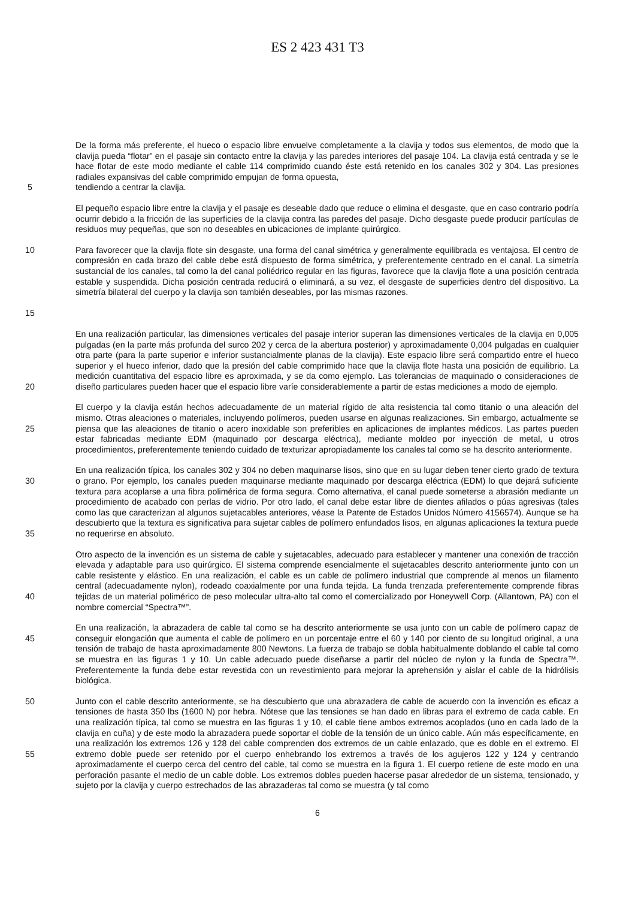ES 2 423 431 T3
De la forma más preferente, el hueco o espacio libre envuelve completamente a la clavija y todos sus elementos, de modo que la clavija pueda “flotar” en el pasaje sin contacto entre la clavija y las paredes interiores del pasaje 104. La clavija está centrada y se le hace flotar de este modo mediante el cable 114 comprimido cuando éste está retenido en los canales 302 y 304. Las presiones radiales expansivas del cable comprimido empujan de forma opuesta,
5 tendiendo a centrar la clavija.
El pequeño espacio libre entre la clavija y el pasaje es deseable dado que reduce o elimina el desgaste, que en caso contrario podría ocurrir debido a la fricción de las superficies de la clavija contra las paredes del pasaje. Dicho desgaste puede producir partículas de residuos muy pequeñas, que son no deseables en ubicaciones de implante quirúrgico.
10
15
Para favorecer que la clavija flote sin desgaste, una forma del canal simétrica y generalmente equilibrada es ventajosa. El centro de compresión en cada brazo del cable debe está dispuesto de forma simétrica, y preferentemente centrado en el canal. La simetría sustancial de los canales, tal como la del canal poliédrico regular en las figuras, favorece que la clavija flote a una posición centrada estable y suspendida. Dicha posición centrada reducirá o eliminará, a su vez, el desgaste de superficies dentro del dispositivo. La simetría bilateral del cuerpo y la clavija son también deseables, por las mismas razones.
20 En una realización particular, las dimensiones verticales del pasaje interior superan las dimensiones verticales de la clavija en 0,005 pulgadas (en la parte más profunda del surco 202 y cerca de la abertura posterior) y aproximadamente 0,004 pulgadas en cualquier otra parte (para la parte superior e inferior sustancialmente planas de la clavija). Este espacio libre será compartido entre el hueco superior y el hueco inferior, dado que la presión del cable comprimido hace que la clavija flote hasta una posición de equilibrio. La medición cuantitativa del espacio libre es aproximada, y se da como ejemplo. Las tolerancias de maquinado o consideraciones de diseño particulares pueden hacer que el espacio libre varíe considerablemente a partir de estas mediciones a modo de ejemplo.
25 El cuerpo y la clavija están hechos adecuadamente de un material rígido de alta resistencia tal como titanio o una aleación del mismo. Otras aleaciones o materiales, incluyendo polímeros, pueden usarse en algunas realizaciones. Sin embargo, actualmente se piensa que las aleaciones de titanio o acero inoxidable son preferibles en aplicaciones de implantes médicos. Las partes pueden estar fabricadas mediante EDM (maquinado por descarga eléctrica), mediante moldeo por inyección de metal, u otros procedimientos, preferentemente teniendo cuidado de texturizar apropiadamente los canales tal como se ha descrito anteriormente.
30
35
En una realización típica, los canales 302 y 304 no deben maquinarse lisos, sino que en su lugar deben tener cierto grado de textura o grano. Por ejemplo, los canales pueden maquinarse mediante maquinado por descarga eléctrica (EDM) lo que dejará suficiente textura para acoplarse a una fibra polimérica de forma segura. Como alternativa, el canal puede someterse a abrasión mediante un procedimiento de acabado con perlas de vidrio. Por otro lado, el canal debe estar libre de dientes afilados o púas agresivas (tales como las que caracterizan al algunos sujetacables anteriores, véase la Patente de Estados Unidos Número 4156574). Aunque se ha descubierto que la textura es significativa para sujetar cables de polímero enfundados lisos, en algunas aplicaciones la textura puede no requerirse en absoluto.
40 Otro aspecto de la invención es un sistema de cable y sujetacables, adecuado para establecer y mantener una conexión de tracción elevada y adaptable para uso quirúrgico. El sistema comprende esencialmente el sujetacables descrito anteriormente junto con un cable resistente y elástico. En una realización, el cable es un cable de polímero industrial que comprende al menos un filamento central (adecuadamente nylon), rodeado coaxialmente por una funda tejida. La funda trenzada preferentemente comprende fibras tejidas de un material polimérico de peso molecular ultra-alto tal como el comercializado por Honeywell Corp. (Allantown, PA) con el nombre comercial “Spectra™”.
45 En una realización, la abrazadera de cable tal como se ha descrito anteriormente se usa junto con un cable de polímero capaz de conseguir elongación que aumenta el cable de polímero en un porcentaje entre el 60 y 140 por ciento de su longitud original, a una tensión de trabajo de hasta aproximadamente 800 Newtons. La fuerza de trabajo se dobla habitualmente doblando el cable tal como se muestra en las figuras 1 y 10. Un cable adecuado puede diseñarse a partir del núcleo de nylon y la funda de Spectra™. Preferentemente la funda debe estar revestida con un revestimiento para mejorar la aprehensión y aislar el cable de la hidrólisis biológica.
50
55
Junto con el cable descrito anteriormente, se ha descubierto que una abrazadera de cable de acuerdo con la invención es eficaz a tensiones de hasta 350 lbs (1600 N) por hebra. Nótese que las tensiones se han dado en libras para el extremo de cada cable. En una realización típica, tal como se muestra en las figuras 1 y 10, el cable tiene ambos extremos acoplados (uno en cada lado de la clavija en cuña) y de este modo la abrazadera puede soportar el doble de la tensión de un único cable. Aún más específicamente, en una realización los extremos 126 y 128 del cable comprenden dos extremos de un cable enlazado, que es doble en el extremo. El extremo doble puede ser retenido por el cuerpo enhebrando los extremos a través de los agujeros 122 y 124 y centrando aproximadamente el cuerpo cerca del centro del cable, tal como se muestra en la figura 1. El cuerpo retiene de este modo en una perforación pasante el medio de un cable doble. Los extremos dobles pueden hacerse pasar alrededor de un sistema, tensionado, y sujeto por la clavija y cuerpo estrechados de las abrazaderas tal como se muestra (y tal como
6